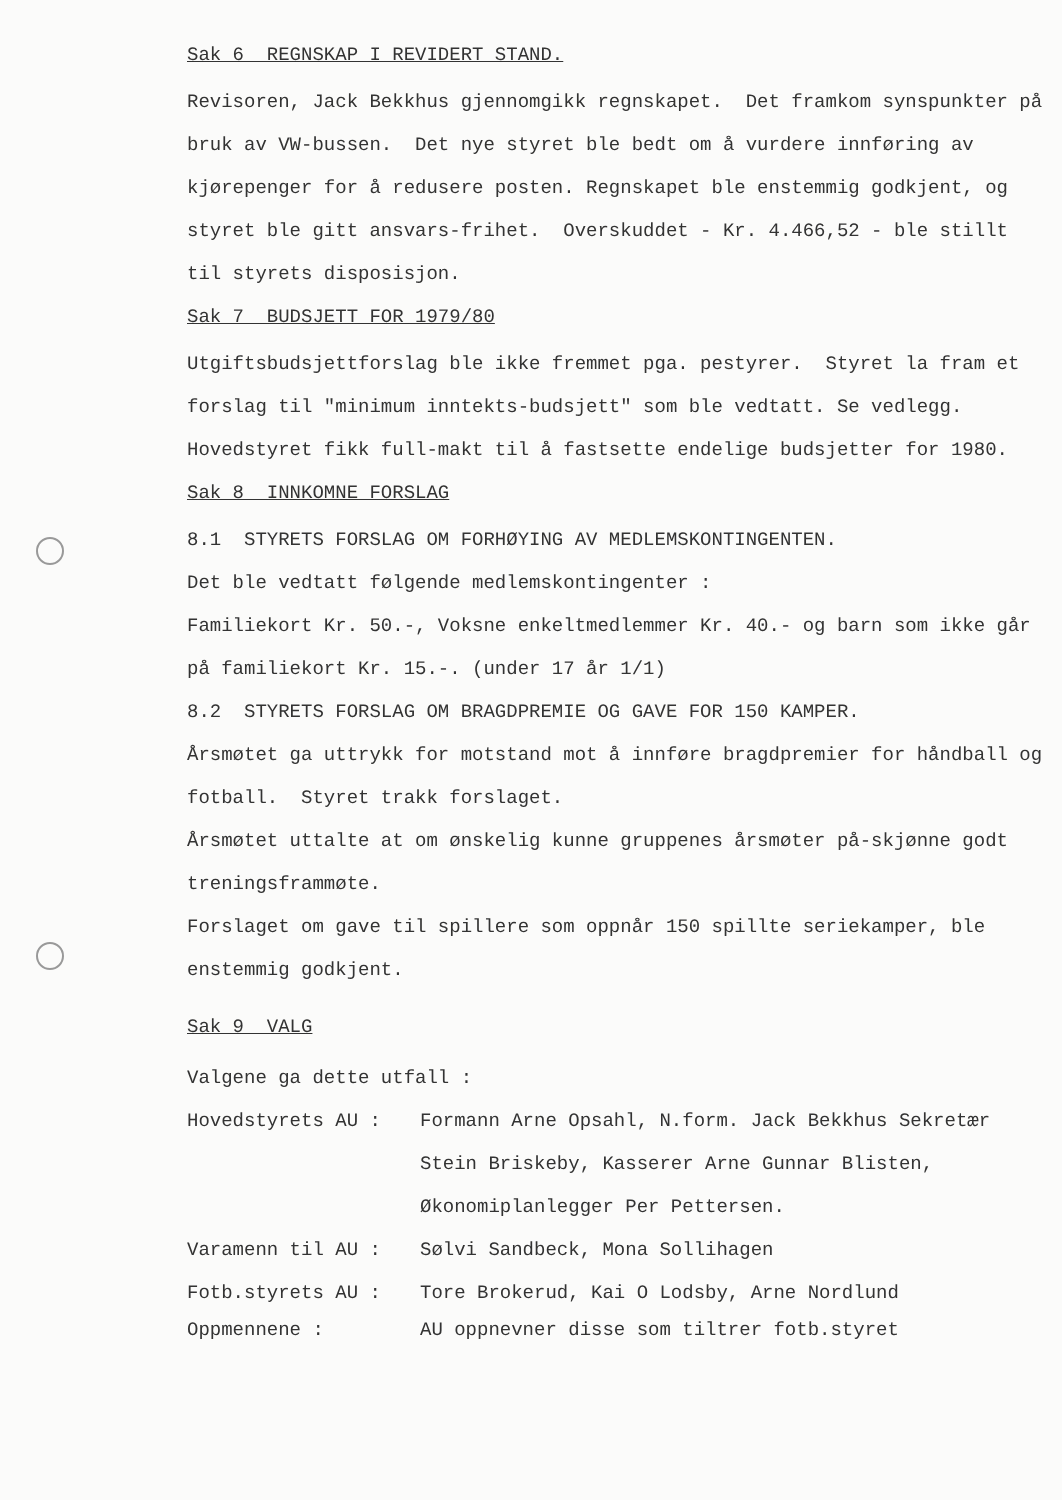Sak 6 REGNSKAP I REVIDERT STAND.
Revisoren, Jack Bekkhus gjennomgikk regnskapet. Det framkom synspunkter på bruk av VW-bussen. Det nye styret ble bedt om å vurdere innføring av kjørepenger for å redusere posten. Regnskapet ble enstemmig godkjent, og styret ble gitt ansvars-frihet. Overskuddet - Kr. 4.466,52 - ble stillt til styrets disposisjon.
Sak 7 BUDSJETT FOR 1979/80
Utgiftsbudsjettforslag ble ikke fremmet pga. pestyrer. Styret la fram et forslag til "minimum inntekts-budsjett" som ble vedtatt. Se vedlegg. Hovedstyret fikk full-makt til å fastsette endelige budsjetter for 1980.
Sak 8 INNKOMNE FORSLAG
8.1 STYRETS FORSLAG OM FORHØYING AV MEDLEMSKONTINGENTEN.
Det ble vedtatt følgende medlemskontingenter :
Familiekort Kr. 50.-, Voksne enkeltmedlemmer Kr. 40.- og barn som ikke går på familiekort Kr. 15.-. (under 17 år 1/1)
8.2 STYRETS FORSLAG OM BRAGDPREMIE OG GAVE FOR 150 KAMPER.
Årsmøtet ga uttrykk for motstand mot å innføre bragdpremier for håndball og fotball. Styret trakk forslaget.
Årsmøtet uttalte at om ønskelig kunne gruppenes årsmøter på-skjønne godt treningsframmøte.
Forslaget om gave til spillere som oppnår 150 spillte seriekamper, ble enstemmig godkjent.
Sak 9 VALG
Valgene ga dette utfall :
Hovedstyrets AU : Formann Arne Opsahl, N.form. Jack Bekkhus Sekretær Stein Briskeby, Kasserer Arne Gunnar Blisten, Økonomiplanlegger Per Pettersen.
Varamenn til AU : Sølvi Sandbeck, Mona Sollihagen
Fotb.styrets AU : Tore Brokerud, Kai O Lodsby, Arne Nordlund
Oppmennene : AU oppnevner disse som tiltrer fotb.styret